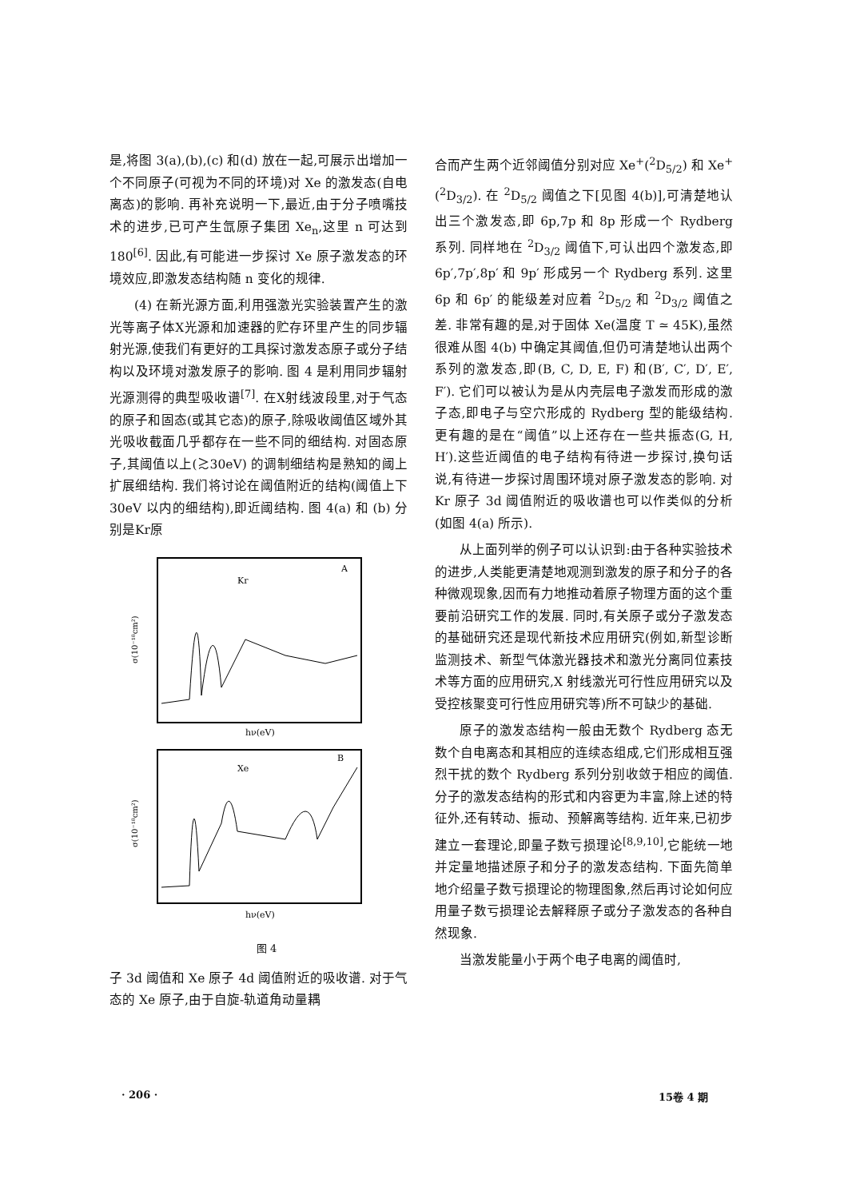是,将图 3(a),(b),(c) 和(d) 放在一起,可展示出增加一个不同原子(可视为不同的环境)对 Xe 的激发态(自电离态)的影响. 再补充说明一下,最近,由于分子喷嘴技术的进步,已可产生氙原子集团 Xe<sub>n</sub>,这里 n 可达到 180<sup>[6]</sup>. 因此,有可能进一步探讨 Xe 原子激发态的环境效应,即激发态结构随 n 变化的规律.
(4) 在新光源方面,利用强激光实验装置产生的激光等离子体X光源和加速器的贮存环里产生的同步辐射光源,使我们有更好的工具探讨激发态原子或分子结构以及环境对激发原子的影响. 图 4 是利用同步辐射光源测得的典型吸收谱<sup>[7]</sup>. 在X射线波段里,对于气态的原子和固态(或其它态)的原子,除吸收阈值区域外其光吸收截面几乎都存在一些不同的细结构. 对固态原子,其阈值以上(≳30eV) 的调制细结构是熟知的阈上扩展细结构. 我们将讨论在阈值附近的结构(阈值上下 30eV 以内的细结构),即近阈结构. 图 4(a) 和 (b) 分别是Kr原
Kr
A
σ(10⁻¹⁸cm²)
hν(eV)
Xe
B
σ(10⁻¹⁸cm²)
hν(eV)
图 4
子 3d 阈值和 Xe 原子 4d 阈值附近的吸收谱. 对于气态的 Xe 原子,由于自旋-轨道角动量耦
合而产生两个近邻阈值分别对应 Xe<sup>+</sup>(<sup>2</sup>D<sub>5/2</sub>) 和 Xe<sup>+</sup>(<sup>2</sup>D<sub>3/2</sub>). 在 <sup>2</sup>D<sub>5/2</sub> 阈值之下[见图 4(b)],可清楚地认出三个激发态,即 6p,7p 和 8p 形成一个 Rydberg 系列. 同样地在 <sup>2</sup>D<sub>3/2</sub> 阈值下,可认出四个激发态,即 6p′,7p′,8p′ 和 9p′ 形成另一个 Rydberg 系列. 这里 6p 和 6p′ 的能级差对应着 <sup>2</sup>D<sub>5/2</sub> 和 <sup>2</sup>D<sub>3/2</sub> 阈值之差. 非常有趣的是,对于固体 Xe(温度 T ≃ 45K),虽然很难从图 4(b) 中确定其阈值,但仍可清楚地认出两个系列的激发态,即(B, C, D, E, F) 和(B′, C′, D′, E′, F′). 它们可以被认为是从内壳层电子激发而形成的激子态,即电子与空穴形成的 Rydberg 型的能级结构. 更有趣的是在“阈值”以上还存在一些共振态(G, H, H′).这些近阈值的电子结构有待进一步探讨,换句话说,有待进一步探讨周围环境对原子激发态的影响. 对 Kr 原子 3d 阈值附近的吸收谱也可以作类似的分析(如图 4(a) 所示).
从上面列举的例子可以认识到:由于各种实验技术的进步,人类能更清楚地观测到激发的原子和分子的各种微观现象,因而有力地推动着原子物理方面的这个重要前沿研究工作的发展. 同时,有关原子或分子激发态的基础研究还是现代新技术应用研究(例如,新型诊断监测技术、新型气体激光器技术和激光分离同位素技术等方面的应用研究,X 射线激光可行性应用研究以及受控核聚变可行性应用研究等)所不可缺少的基础.
原子的激发态结构一般由无数个 Rydberg 态无数个自电离态和其相应的连续态组成,它们形成相互强烈干扰的数个 Rydberg 系列分别收敛于相应的阈值. 分子的激发态结构的形式和内容更为丰富,除上述的特征外,还有转动、振动、预解离等结构. 近年来,已初步建立一套理论,即量子数亏损理论<sup>[8,9,10]</sup>,它能统一地并定量地描述原子和分子的激发态结构. 下面先简单地介绍量子数亏损理论的物理图象,然后再讨论如何应用量子数亏损理论去解释原子或分子激发态的各种自然现象.
当激发能量小于两个电子电离的阈值时,
· 206 · 15卷 4 期